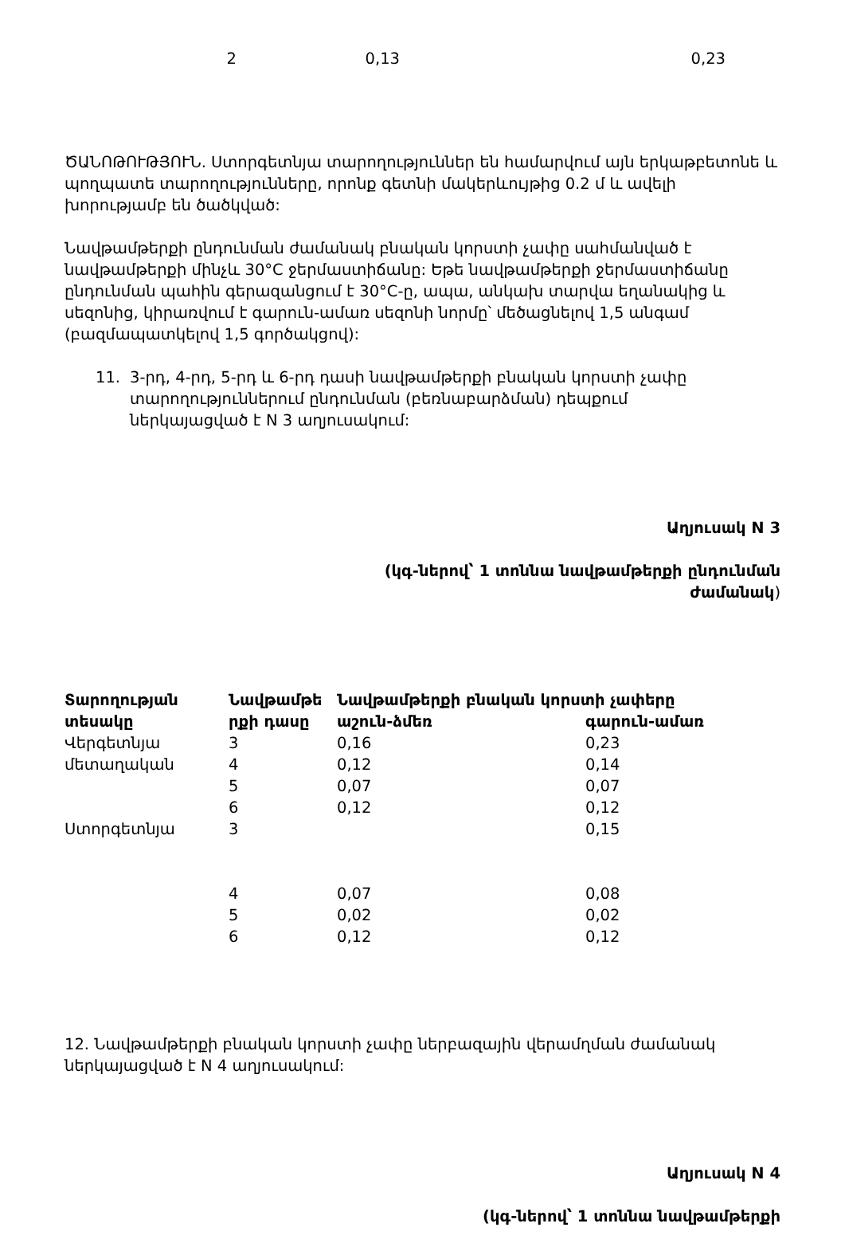| 2 | 0,13 | 0,23 |
ԾԱՆՈԹՈՒԹՅՈՒՆ. Ստորգետնյա տարողություններ են համարվում այն երկաթբետոնե և պողպատե տարողությունները, որոնք գետնի մակերևույթից 0.2 մ և ավելի խորությամբ են ծածկված:
Նավթամթերքի ընդունման ժամանակ բնական կորստի չափը սահմանված է նավթամթերքի մինչև 30°C ջերմաստիճանը: Եթե նավթամթերքի ջերմաստիճանը ընդունման պահին գերազանցում է 30°C-ը, ապա, անկախ տարվա եղանակից և սեզոնից, կիրառվում է գարուն-ամառ սեզոնի նորմը՝ մեծացնելով 1,5 անգամ (բազմապատկելով 1,5 գործակցով):
11. 3-րդ, 4-րդ, 5-րդ և 6-րդ դասի նավթամթերքի բնական կորստի չափը տարողություններում ընդունման (բեռնաբարձման) դեպքում ներկայացված է N 3 աղյուսակում:
Աղյուսակ N 3
(կգ-ներով՝ 1 տոննա նավթամթերքի ընդունման ժամանակ)
| Տարողության տեսակը | Նավթամթե րքի դասը | Նավթամթերքի բնական կորստի չափերը | |
| --- | --- | --- | --- |
| | | աշուն-ձմեռ | գարուն-ամառ |
| Վերգետնյա մետաղական | 3 | 0,16 | 0,23 |
| | 4 | 0,12 | 0,14 |
| | 5 | 0,07 | 0,07 |
| | 6 | 0,12 | 0,12 |
| Ստորգետնյա | 3 | | 0,15 |
| | 4 | 0,07 | 0,08 |
| | 5 | 0,02 | 0,02 |
| | 6 | 0,12 | 0,12 |
12. Նավթամթերքի բնական կորստի չափը ներբազային վերամղման ժամանակ ներկայացված է N 4 աղյուսակում:
Աղյուսակ N 4
(կգ-ներով՝ 1 տոննա նավթամթերքի